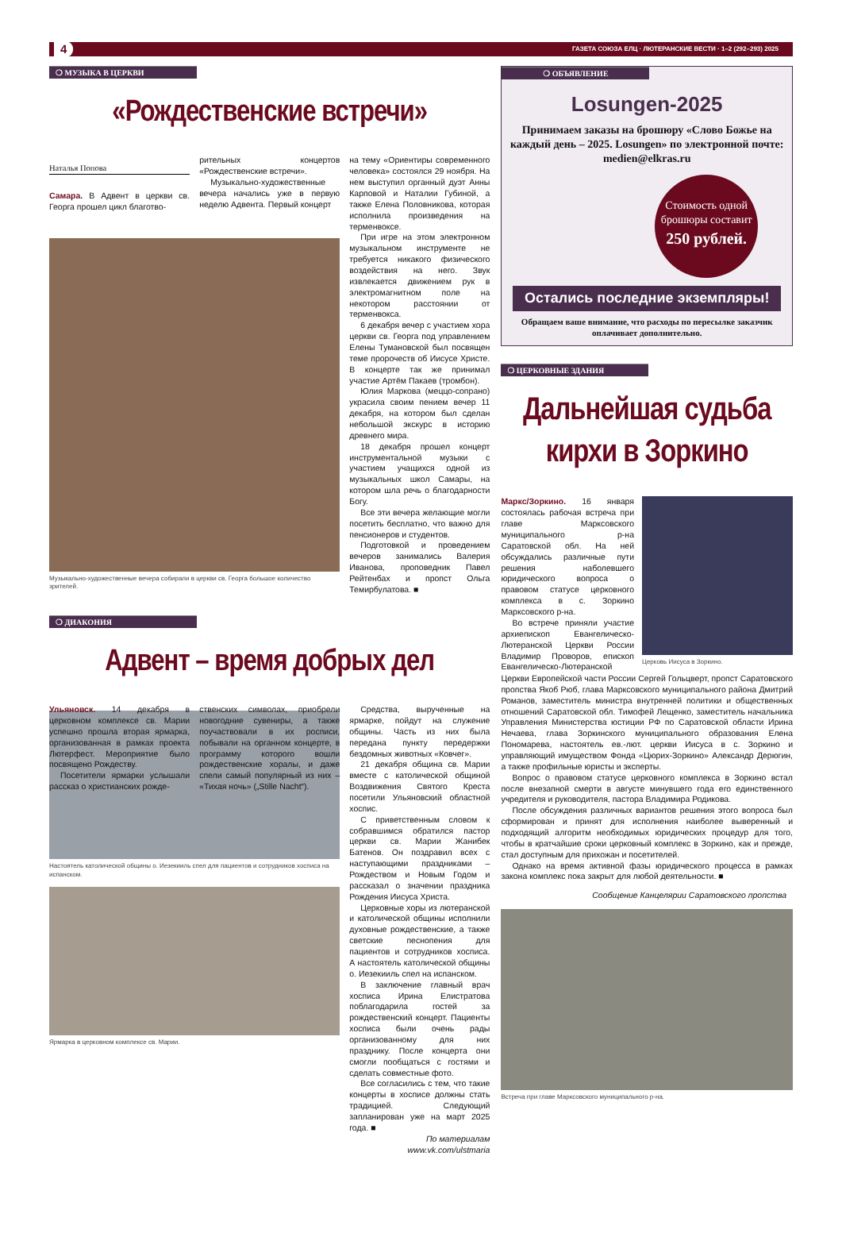4 ГАЗЕТА СОЮЗА ЕЛЦ · ЛЮТЕРАНСКИЕ ВЕСТИ · 1–2 (292–293) 2025
❍ МУЗЫКА В ЦЕРКВИ
«Рождественские встречи»
Наталья Попова
Самара. В Адвент в церкви св. Георга прошел цикл благотво-
рительных концертов «Рождественские встречи».
Музыкально-художественные вечера начались уже в первую неделю Адвента. Первый концерт
на тему «Ориентиры современного человека» состоялся 29 ноября. На нем выступил органный дуэт Анны Карповой и Наталии Губиной, а также Елена Половникова, которая исполнила произведения на терменвоксе.
При игре на этом электронном музыкальном инструменте не требуется никакого физического воздействия на него. Звук извлекается движением рук в электромагнитном поле на некотором расстоянии от терменвокса.
6 декабря вечер с участием хора церкви св. Георга под управлением Елены Тумановской был посвящен теме пророчеств об Иисусе Христе. В концерте так же принимал участие Артём Пакаев (тромбон).
Юлия Маркова (меццо-сопрано) украсила своим пением вечер 11 декабря, на котором был сделан небольшой экскурс в историю древнего мира.
18 декабря прошел концерт инструментальной музыки с участием учащихся одной из музыкальных школ Самары, на котором шла речь о благодарности Богу.
Все эти вечера желающие могли посетить бесплатно, что важно для пенсионеров и студентов.
Подготовкой и проведением вечеров занимались Валерия Иванова, проповедник Павел Рейтенбах и пропст Ольга Темирбулатова. ■
Музыкально-художественные вечера собирали в церкви св. Георга большое количество зрителей.
❍ ДИАКОНИЯ
Адвент – время добрых дел
Ульяновск. 14 декабря в церковном комплексе св. Марии успешно прошла вторая ярмарка, организованная в рамках проекта Лютерфест. Мероприятие было посвящено Рождеству.
Посетители ярмарки услышали рассказ о христианских рожде-
ственских символах, приобрели новогодние сувениры, а также поучаствовали в их росписи, побывали на органном концерте, в программу которого вошли рождественские хоралы, и даже спели самый популярный из них – «Тихая ночь» („Stille Nacht“).
Средства, вырученные на ярмарке, пойдут на служение общины. Часть из них была передана пункту передержки бездомных животных «Ковчег».
21 декабря община св. Марии вместе с католической общиной Воздвижения Святого Креста посетили Ульяновский областной хоспис.
С приветственным словом к собравшимся обратился пастор церкви св. Марии Жанибек Батенов. Он поздравил всех с наступающими праздниками – Рождеством и Новым Годом и рассказал о значении праздника Рождения Иисуса Христа.
Церковные хоры из лютеранской и католической общины исполнили духовные рождественские, а также светские песнопения для пациентов и сотрудников хосписа. А настоятель католической общины о. Иезекииль спел на испанском.
В заключение главный врач хосписа Ирина Елистратова поблагодарила гостей за рождественский концерт. Пациенты хосписа были очень рады организованному для них празднику. После концерта они смогли пообщаться с гостями и сделать совместные фото.
Все согласились с тем, что такие концерты в хосписе должны стать традицией. Следующий запланирован уже на март 2025 года. ■
По материалам www.vk.com/ulstmaria
Настоятель католической общины о. Иезекииль спел для пациентов и сотрудников хосписа на испанском.
Ярмарка в церковном комплексе св. Марии.
❍ ОБЪЯВЛЕНИЕ
Losungen-2025
Принимаем заказы на брошюру «Слово Божье на каждый день – 2025. Losungen» по электронной почте: medien@elkras.ru
Стоимость одной брошюры составит
250 рублей.
Остались последние экземпляры!
Обращаем ваше внимание, что расходы по пересылке заказчик оплачивает дополнительно.
❍ ЦЕРКОВНЫЕ ЗДАНИЯ
Дальнейшая судьба кирхи в Зоркино
Маркс/Зоркино. 16 января состоялась рабочая встреча при главе Марксовского муниципального р-на Саратовской обл. На ней обсуждались различные пути решения наболевшего юридического вопроса о правовом статусе церковного комплекса в с. Зоркино Марксовского р-на.
Во встрече приняли участие архиепископ Евангелическо-Лютеранской Церкви России Владимир Проворов, епископ Евангелическо-Лютеранской
Церковь Иисуса в Зоркино.
Церкви Европейской части России Сергей Гольцверт, пропст Саратовского пропства Якоб Рюб, глава Марксовского муниципального района Дмитрий Романов, заместитель министра внутренней политики и общественных отношений Саратовской обл. Тимофей Лещенко, заместитель начальника Управления Министерства юстиции РФ по Саратовской области Ирина Нечаева, глава Зоркинского муниципального образования Елена Пономарева, настоятель ев.-лют. церкви Иисуса в с. Зоркино и управляющий имуществом Фонда «Цюрих-Зоркино» Александр Дерюгин, а также профильные юристы и эксперты.
Вопрос о правовом статусе церковного комплекса в Зоркино встал после внезапной смерти в августе минувшего года его единственного учредителя и руководителя, пастора Владимира Родикова.
После обсуждения различных вариантов решения этого вопроса был сформирован и принят для исполнения наиболее выверенный и подходящий алгоритм необходимых юридических процедур для того, чтобы в кратчайшие сроки церковный комплекс в Зоркино, как и прежде, стал доступным для прихожан и посетителей.
Однако на время активной фазы юридического процесса в рамках закона комплекс пока закрыт для любой деятельности. ■
Сообщение Канцелярии Саратовского пропства
Встреча при главе Марксовского муниципального р-на.